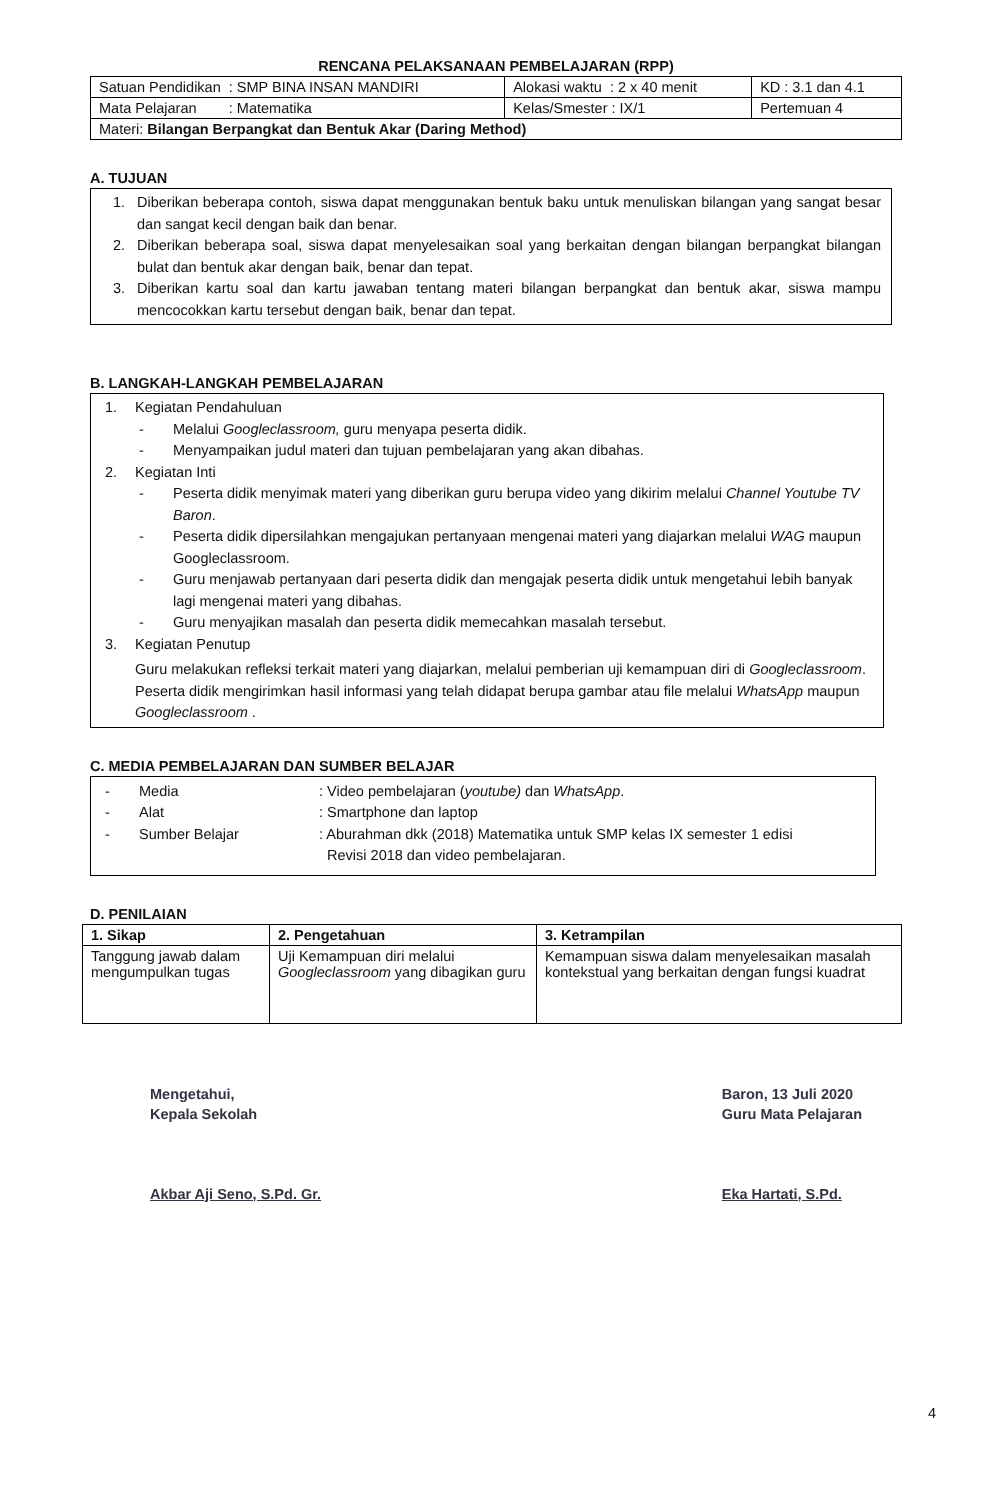RENCANA PELAKSANAAN PEMBELAJARAN (RPP)
| Satuan Pendidikan : SMP BINA INSAN MANDIRI | Alokasi waktu : 2 x 40 menit | KD : 3.1 dan 4.1 |
| Mata Pelajaran : Matematika | Kelas/Smester : IX/1 | Pertemuan 4 |
| Materi: Bilangan Berpangkat dan Bentuk Akar (Daring Method) | | |
A. TUJUAN
1. Diberikan beberapa contoh, siswa dapat menggunakan bentuk baku untuk menuliskan bilangan yang sangat besar dan sangat kecil dengan baik dan benar.
2. Diberikan beberapa soal, siswa dapat menyelesaikan soal yang berkaitan dengan bilangan berpangkat bilangan bulat dan bentuk akar dengan baik, benar dan tepat.
3. Diberikan kartu soal dan kartu jawaban tentang materi bilangan berpangkat dan bentuk akar, siswa mampu mencocokkan kartu tersebut dengan baik, benar dan tepat.
B. LANGKAH-LANGKAH PEMBELAJARAN
1. Kegiatan Pendahuluan
- Melalui Googleclassroom, guru menyapa peserta didik.
- Menyampaikan judul materi dan tujuan pembelajaran yang akan dibahas.
2. Kegiatan Inti
- Peserta didik menyimak materi yang diberikan guru berupa video yang dikirim melalui Channel Youtube TV Baron.
- Peserta didik dipersilahkan mengajukan pertanyaan mengenai materi yang diajarkan melalui WAG maupun Googleclassroom.
- Guru menjawab pertanyaan dari peserta didik dan mengajak peserta didik untuk mengetahui lebih banyak lagi mengenai materi yang dibahas.
- Guru menyajikan masalah dan peserta didik memecahkan masalah tersebut.
3. Kegiatan Penutup
Guru melakukan refleksi terkait materi yang diajarkan, melalui pemberian uji kemampuan diri di Googleclassroom. Peserta didik mengirimkan hasil informasi yang telah didapat berupa gambar atau file melalui WhatsApp maupun Googleclassroom .
C. MEDIA PEMBELAJARAN DAN SUMBER BELAJAR
- Media: Video pembelajaran (youtube) dan WhatsApp.
- Alat: Smartphone dan laptop
- Sumber Belajar: Aburahman dkk (2018) Matematika untuk SMP kelas IX semester 1 edisi
Revisi 2018 dan video pembelajaran.
D. PENILAIAN
| 1. Sikap | 2. Pengetahuan | 3. Ketrampilan |
| --- | --- | --- |
| Tanggung jawab dalam mengumpulkan tugas | Uji Kemampuan diri melalui Googleclassroom yang dibagikan guru | Kemampuan siswa dalam menyelesaikan masalah kontekstual yang berkaitan dengan fungsi kuadrat |
Mengetahui,
Kepala Sekolah
Akbar Aji Seno, S.Pd. Gr.
Baron, 13 Juli 2020
Guru Mata Pelajaran
Eka Hartati, S.Pd.
4